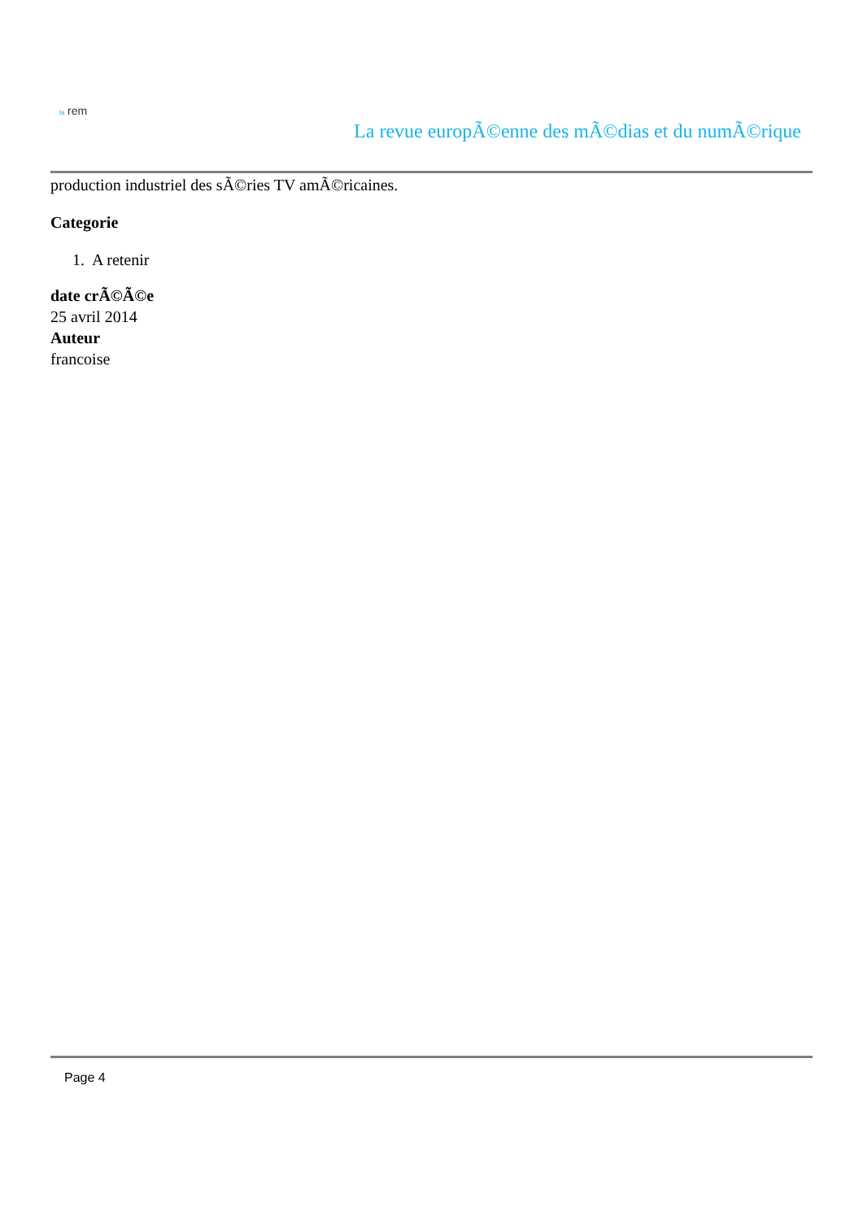la rem
La revue europÃ©enne des mÃ©dias et du numÃ©rique
production industriel des sÃ©ries TV amÃ©ricaines.
Categorie
1. A retenir
date crÃ©Ã©e
25 avril 2014
Auteur
francoise
Page 4